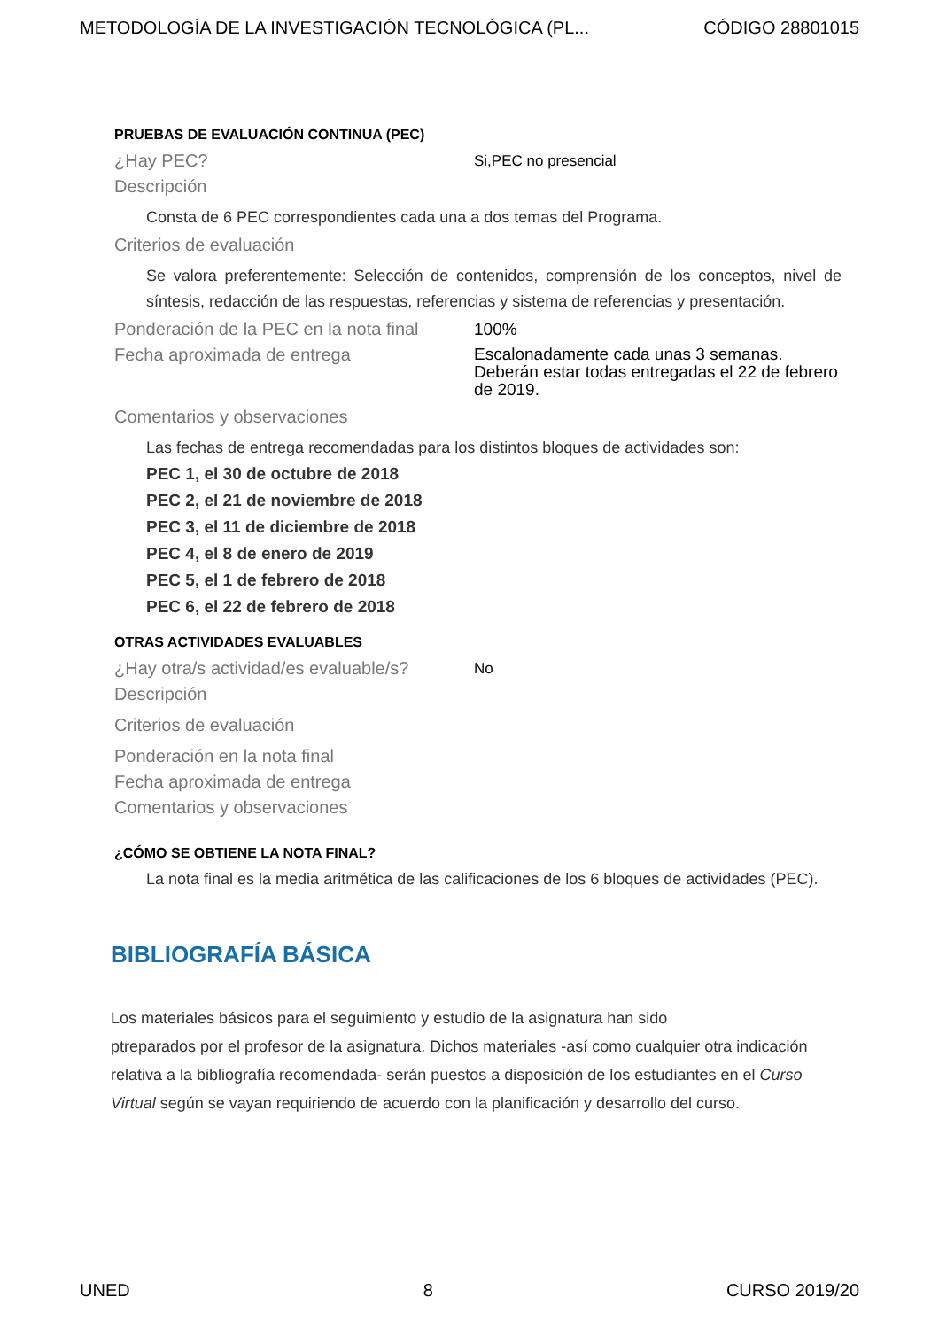METODOLOGÍA DE LA INVESTIGACIÓN TECNOLÓGICA (PL... CÓDIGO 28801015
PRUEBAS DE EVALUACIÓN CONTINUA (PEC)
¿Hay PEC?
Si,PEC no presencial
Descripción
Consta de 6 PEC correspondientes cada una a dos temas del Programa.
Criterios de evaluación
Se valora preferentemente: Selección de contenidos, comprensión de los conceptos, nivel de síntesis, redacción de las respuestas, referencias y sistema de referencias y presentación.
Ponderación de la PEC en la nota final
100%
Fecha aproximada de entrega
Escalonadamente cada unas 3 semanas. Deberán estar todas entregadas el 22 de febrero de 2019.
Comentarios y observaciones
Las fechas de entrega recomendadas para los distintos bloques de actividades son:
PEC 1, el 30 de octubre de 2018
PEC 2, el 21 de noviembre de 2018
PEC 3, el 11 de diciembre de 2018
PEC 4, el 8 de enero de 2019
PEC 5, el 1 de febrero de 2018
PEC 6, el 22 de febrero de 2018
OTRAS ACTIVIDADES EVALUABLES
¿Hay otra/s actividad/es evaluable/s?
No
Descripción
Criterios de evaluación
Ponderación en la nota final
Fecha aproximada de entrega
Comentarios y observaciones
¿CÓMO SE OBTIENE LA NOTA FINAL?
La nota final es la media aritmética de las calificaciones de los 6 bloques de actividades (PEC).
BIBLIOGRAFÍA BÁSICA
Los materiales básicos para el seguimiento y estudio de la asignatura han sido
ptreparados por el profesor de la asignatura. Dichos materiales -así como cualquier otra indicación relativa a la bibliografía recomendada- serán puestos a disposición de los estudiantes en el Curso Virtual según se vayan requiriendo de acuerdo con la planificación y desarrollo del curso.
UNED 8 CURSO 2019/20